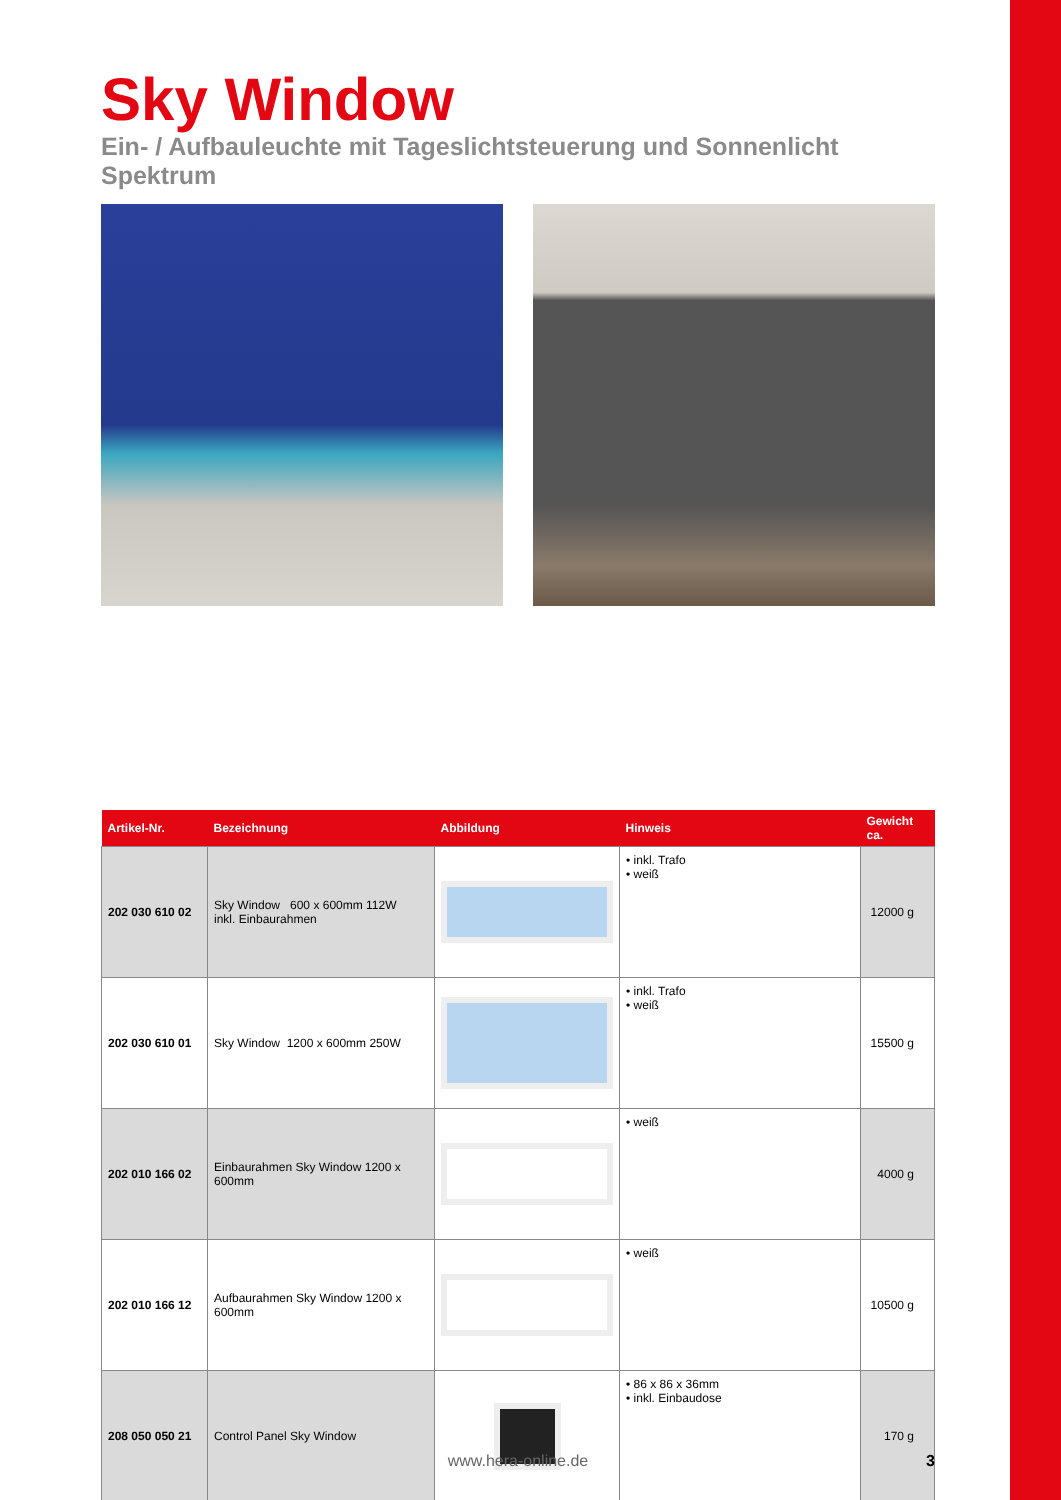Sky Window
Ein- / Aufbauleuchte mit Tageslichtsteuerung und Sonnenlicht Spektrum
| Artikel-Nr. | Bezeichnung | Abbildung | Hinweis | Gewicht ca. |
| --- | --- | --- | --- | --- |
| 202 030 610 02 | Sky Window 600 x 600mm 112W inkl. Einbaurahmen | | • inkl. Trafo • weiß | 12000 g |
| 202 030 610 01 | Sky Window 1200 x 600mm 250W | | • inkl. Trafo • weiß | 15500 g |
| 202 010 166 02 | Einbaurahmen Sky Window 1200 x 600mm | | • weiß | 4000 g |
| 202 010 166 12 | Aufbaurahmen Sky Window 1200 x 600mm | | • weiß | 10500 g |
| 208 050 050 21 | Control Panel Sky Window | | • 86 x 86 x 36mm • inkl. Einbaudose | 170 g |
www.hera-online.de 3